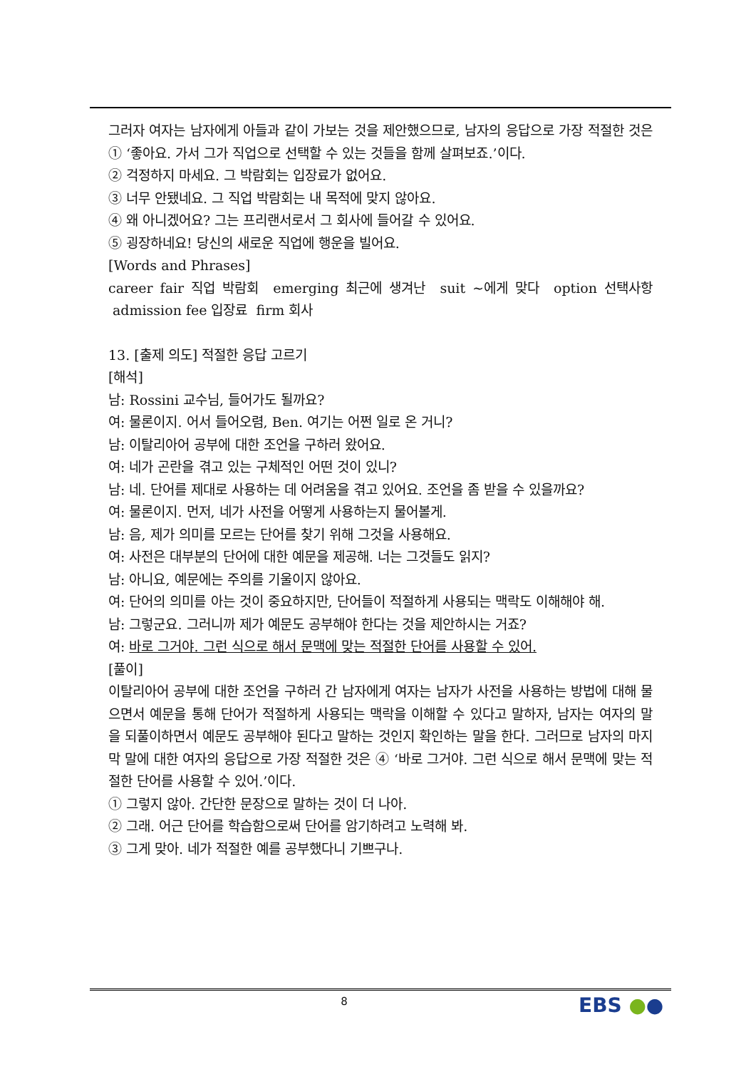그러자 여자는 남자에게 아들과 같이 가보는 것을 제안했으므로, 남자의 응답으로 가장 적절한 것은 ① ‘좋아요. 가서 그가 직업으로 선택할 수 있는 것들을 함께 살펴보죠.’이다.
② 걱정하지 마세요. 그 박람회는 입장료가 없어요.
③ 너무 안됐네요. 그 직업 박람회는 내 목적에 맞지 않아요.
④ 왜 아니겠어요? 그는 프리랜서로서 그 회사에 들어갈 수 있어요.
⑤ 굉장하네요! 당신의 새로운 직업에 행운을 빌어요.
[Words and Phrases]
career fair 직업 박람회 emerging 최근에 생겨난 suit ~에게 맞다 option 선택사항 admission fee 입장료 firm 회사
13. [출제 의도] 적절한 응답 고르기
[해석]
남: Rossini 교수님, 들어가도 될까요?
여: 물론이지. 어서 들어오렴, Ben. 여기는 어쩐 일로 온 거니?
남: 이탈리아어 공부에 대한 조언을 구하러 왔어요.
여: 네가 곤란을 겪고 있는 구체적인 어떤 것이 있니?
남: 네. 단어를 제대로 사용하는 데 어려움을 겪고 있어요. 조언을 좀 받을 수 있을까요?
여: 물론이지. 먼저, 네가 사전을 어떻게 사용하는지 물어볼게.
남: 음, 제가 의미를 모르는 단어를 찾기 위해 그것을 사용해요.
여: 사전은 대부분의 단어에 대한 예문을 제공해. 너는 그것들도 읽지?
남: 아니요, 예문에는 주의를 기울이지 않아요.
여: 단어의 의미를 아는 것이 중요하지만, 단어들이 적절하게 사용되는 맥락도 이해해야 해.
남: 그렇군요. 그러니까 제가 예문도 공부해야 한다는 것을 제안하시는 거죠?
여: 바로 그거야. 그런 식으로 해서 문맥에 맞는 적절한 단어를 사용할 수 있어.
[풀이]
이탈리아어 공부에 대한 조언을 구하러 간 남자에게 여자는 남자가 사전을 사용하는 방법에 대해 물으면서 예문을 통해 단어가 적절하게 사용되는 맥락을 이해할 수 있다고 말하자, 남자는 여자의 말을 되풀이하면서 예문도 공부해야 된다고 말하는 것인지 확인하는 말을 한다. 그러므로 남자의 마지막 말에 대한 여자의 응답으로 가장 적절한 것은 ④ ‘바로 그거야. 그런 식으로 해서 문맥에 맞는 적절한 단어를 사용할 수 있어.’이다.
① 그렇지 않아. 간단한 문장으로 말하는 것이 더 나아.
② 그래. 어근 단어를 학습함으로써 단어를 암기하려고 노력해 봐.
③ 그게 맞아. 네가 적절한 예를 공부했다니 기쁘구나.
8 EBS ●●